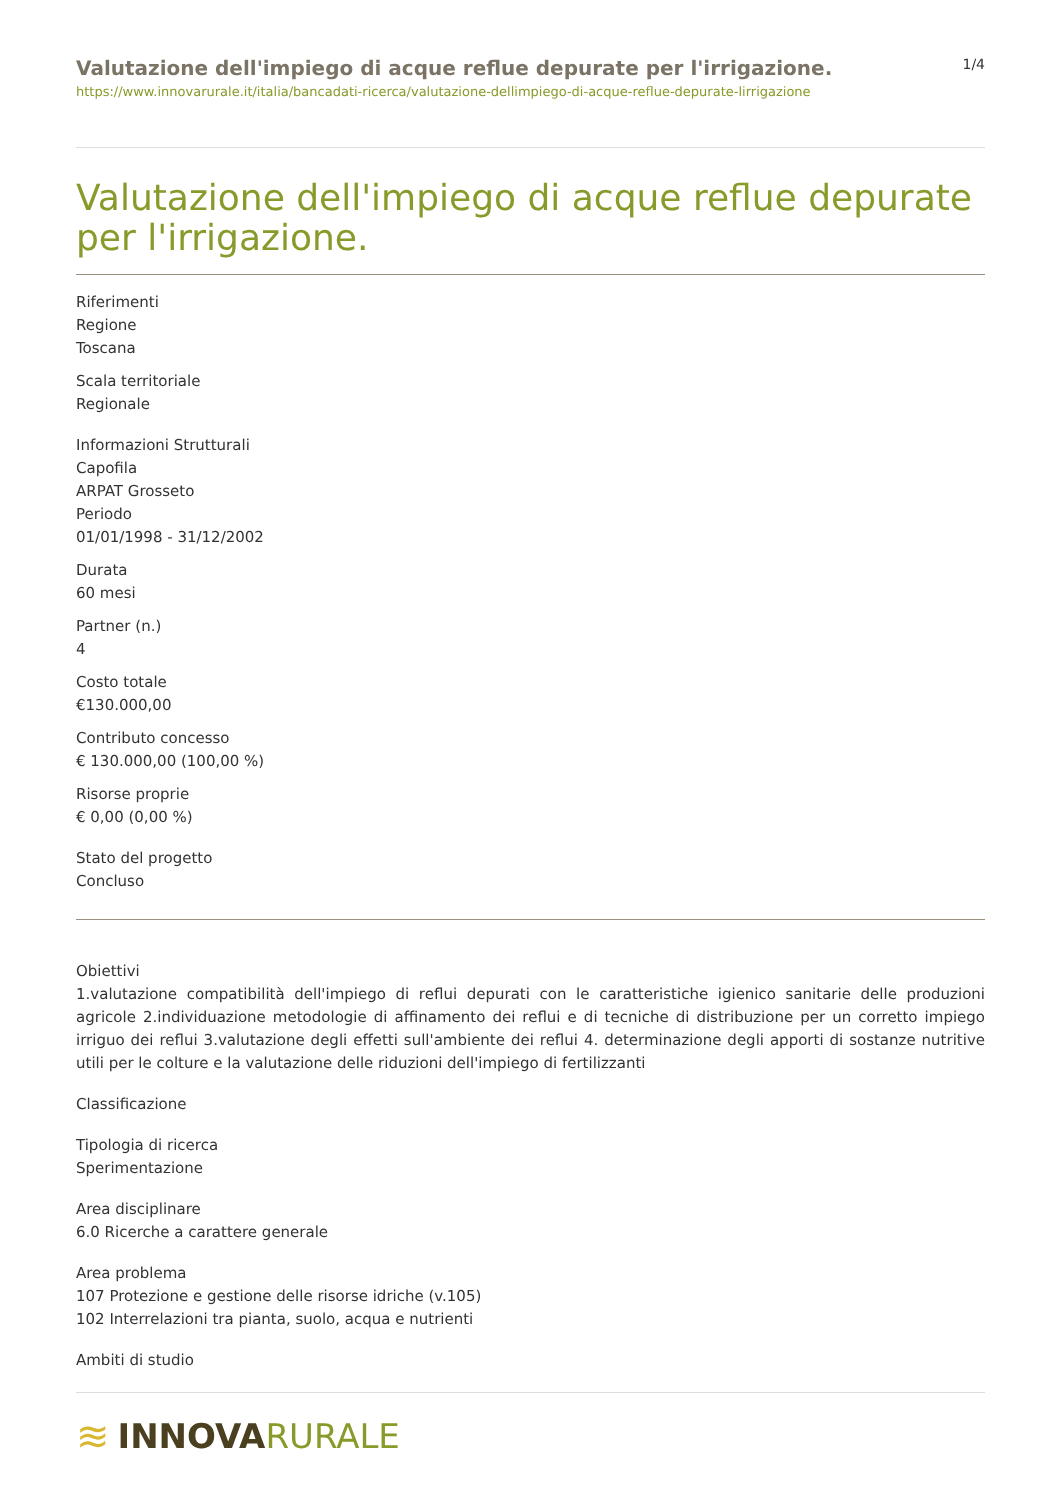Valutazione dell'impiego di acque reflue depurate per l'irrigazione.
https://www.innovarurale.it/italia/bancadati-ricerca/valutazione-dellimpiego-di-acque-reflue-depurate-lirrigazione
1/4
Valutazione dell'impiego di acque reflue depurate per l'irrigazione.
Riferimenti
Regione
Toscana
Scala territoriale
Regionale
Informazioni Strutturali
Capofila
ARPAT Grosseto
Periodo
01/01/1998 - 31/12/2002
Durata
60 mesi
Partner (n.)
4
Costo totale
€130.000,00
Contributo concesso
€ 130.000,00 (100,00 %)
Risorse proprie
€ 0,00 (0,00 %)
Stato del progetto
Concluso
Obiettivi
1.valutazione compatibilità dell'impiego di reflui depurati con le caratteristiche igienico sanitarie delle produzioni agricole 2.individuazione metodologie di affinamento dei reflui e di tecniche di distribuzione per un corretto impiego irriguo dei reflui 3.valutazione degli effetti sull'ambiente dei reflui 4. determinazione degli apporti di sostanze nutritive utili per le colture e la valutazione delle riduzioni dell'impiego di fertilizzanti
Classificazione
Tipologia di ricerca
Sperimentazione
Area disciplinare
6.0 Ricerche a carattere generale
Area problema
107 Protezione e gestione delle risorse idriche (v.105)
102 Interrelazioni tra pianta, suolo, acqua e nutrienti
Ambiti di studio
≋ INNOVA RURALE